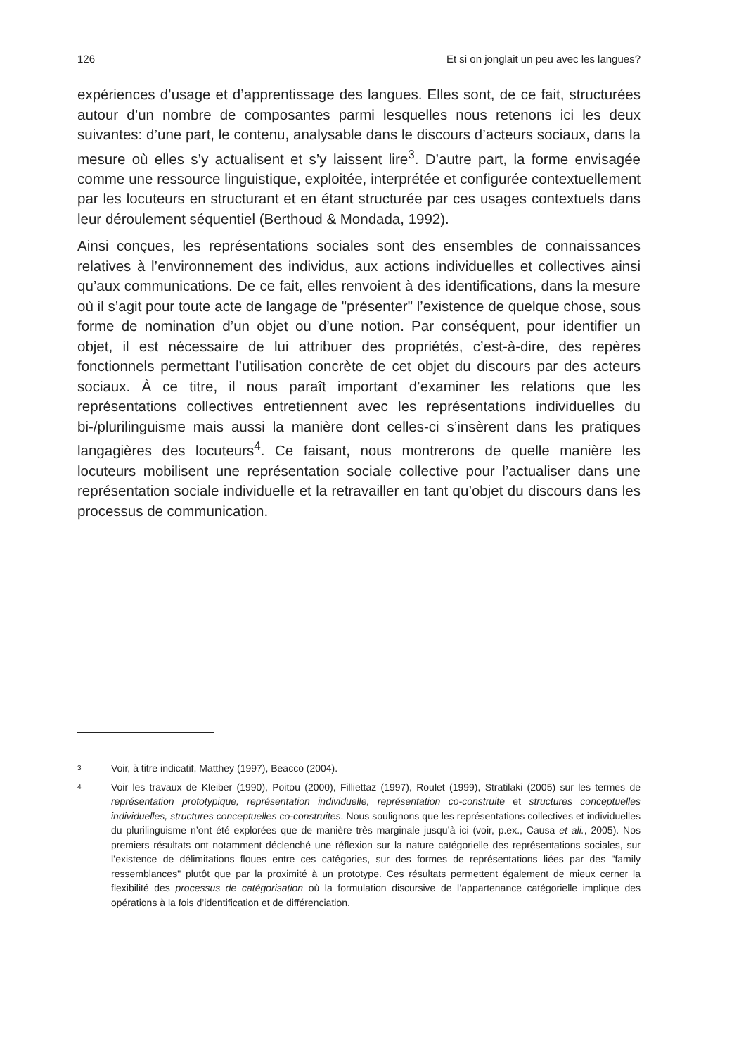126 Et si on jonglait un peu avec les langues?
expériences d’usage et d’apprentissage des langues. Elles sont, de ce fait, structurées autour d’un nombre de composantes parmi lesquelles nous retenons ici les deux suivantes: d’une part, le contenu, analysable dans le discours d’acteurs sociaux, dans la mesure où elles s’y actualisent et s’y laissent lire<sup>3</sup>. D’autre part, la forme envisagée comme une ressource linguistique, exploitée, interprétée et configurée contextuellement par les locuteurs en structurant et en étant structurée par ces usages contextuels dans leur déroulement séquentiel (Berthoud & Mondada, 1992).
Ainsi conçues, les représentations sociales sont des ensembles de connaissances relatives à l’environnement des individus, aux actions individuelles et collectives ainsi qu’aux communications. De ce fait, elles renvoient à des identifications, dans la mesure où il s’agit pour toute acte de langage de "présenter" l’existence de quelque chose, sous forme de nomination d’un objet ou d’une notion. Par conséquent, pour identifier un objet, il est nécessaire de lui attribuer des propriétés, c’est-à-dire, des repères fonctionnels permettant l’utilisation concrète de cet objet du discours par des acteurs sociaux. À ce titre, il nous paraît important d’examiner les relations que les représentations collectives entretiennent avec les représentations individuelles du bi-/plurilinguisme mais aussi la manière dont celles-ci s’insèrent dans les pratiques langagières des locuteurs<sup>4</sup>. Ce faisant, nous montrerons de quelle manière les locuteurs mobilisent une représentation sociale collective pour l’actualiser dans une représentation sociale individuelle et la retravailler en tant qu’objet du discours dans les processus de communication.
3 Voir, à titre indicatif, Matthey (1997), Beacco (2004).
4 Voir les travaux de Kleiber (1990), Poitou (2000), Filliettaz (1997), Roulet (1999), Stratilaki (2005) sur les termes de représentation prototypique, représentation individuelle, représentation co-construite et structures conceptuelles individuelles, structures conceptuelles co-construites. Nous soulignons que les représentations collectives et individuelles du plurilinguisme n’ont été explorées que de manière très marginale jusqu’à ici (voir, p.ex., Causa et ali., 2005). Nos premiers résultats ont notamment déclenché une réflexion sur la nature catégorielle des représentations sociales, sur l’existence de délimitations floues entre ces catégories, sur des formes de représentations liées par des "family ressemblances" plutôt que par la proximité à un prototype. Ces résultats permettent également de mieux cerner la flexibilité des processus de catégorisation où la formulation discursive de l’appartenance catégorielle implique des opérations à la fois d’identification et de différenciation.